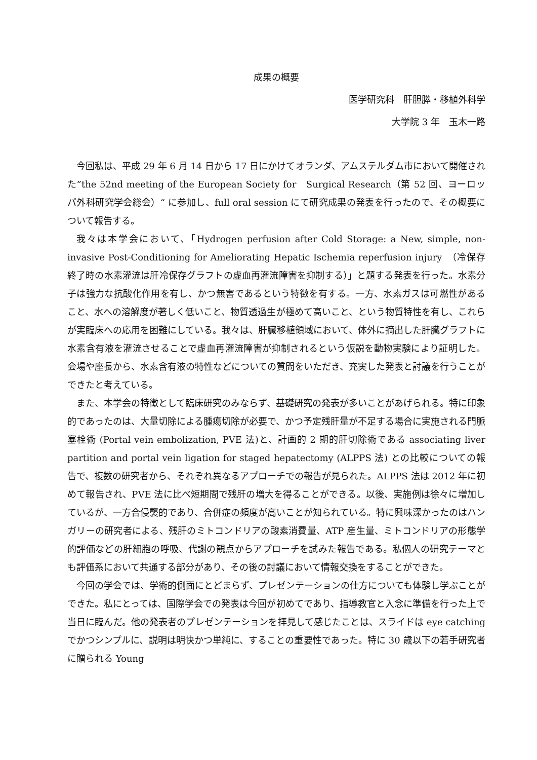成果の概要
医学研究科　肝胆膵・移植外科学
大学院 3 年　玉木一路
今回私は、平成 29 年 6 月 14 日から 17 日にかけてオランダ、アムステルダム市において開催された”the 52nd meeting of the European Society for　Surgical Research（第 52 回、ヨーロッパ外科研究学会総会）“ に参加し、full oral session にて研究成果の発表を行ったので、その概要について報告する。
我々は本学会において、「Hydrogen perfusion after Cold Storage: a New, simple, non-invasive Post-Conditioning for Ameliorating Hepatic Ischemia reperfusion injury　（冷保存終了時の水素灌流は肝冷保存グラフトの虚血再灌流障害を抑制する）」と題する発表を行った。水素分子は強力な抗酸化作用を有し、かつ無害であるという特徴を有する。一方、水素ガスは可燃性があること、水への溶解度が著しく低いこと、物質透過生が極めて高いこと、という物質特性を有し、これらが実臨床への応用を困難にしている。我々は、肝臓移植領域において、体外に摘出した肝臓グラフトに水素含有液を灌流させることで虚血再灌流障害が抑制されるという仮説を動物実験により証明した。会場や座長から、水素含有液の特性などについての質問をいただき、充実した発表と討議を行うことができたと考えている。
また、本学会の特徴として臨床研究のみならず、基礎研究の発表が多いことがあげられる。特に印象的であったのは、大量切除による腫瘍切除が必要で、かつ予定残肝量が不足する場合に実施される門脈塞栓術 (Portal vein embolization, PVE 法)と、計画的 2 期的肝切除術である associating liver partition and portal vein ligation for staged hepatectomy (ALPPS 法) との比較についての報告で、複数の研究者から、それぞれ異なるアプローチでの報告が見られた。ALPPS 法は 2012 年に初めて報告され、PVE 法に比べ短期間で残肝の増大を得ることができる。以後、実施例は徐々に増加しているが、一方合侵襲的であり、合併症の頻度が高いことが知られている。特に興味深かったのはハンガリーの研究者による、残肝のミトコンドリアの酸素消費量、ATP 産生量、ミトコンドリアの形態学的評価などの肝細胞の呼吸、代謝の観点からアプローチを試みた報告である。私個人の研究テーマとも評価系において共通する部分があり、その後の討議において情報交換をすることができた。
今回の学会では、学術的側面にとどまらず、プレゼンテーションの仕方についても体験し学ぶことができた。私にとっては、国際学会での発表は今回が初めてであり、指導教官と入念に準備を行った上で当日に臨んだ。他の発表者のプレゼンテーションを拝見して感じたことは、スライドは eye catching でかつシンプルに、説明は明快かつ単純に、することの重要性であった。特に 30 歳以下の若手研究者に贈られる Young